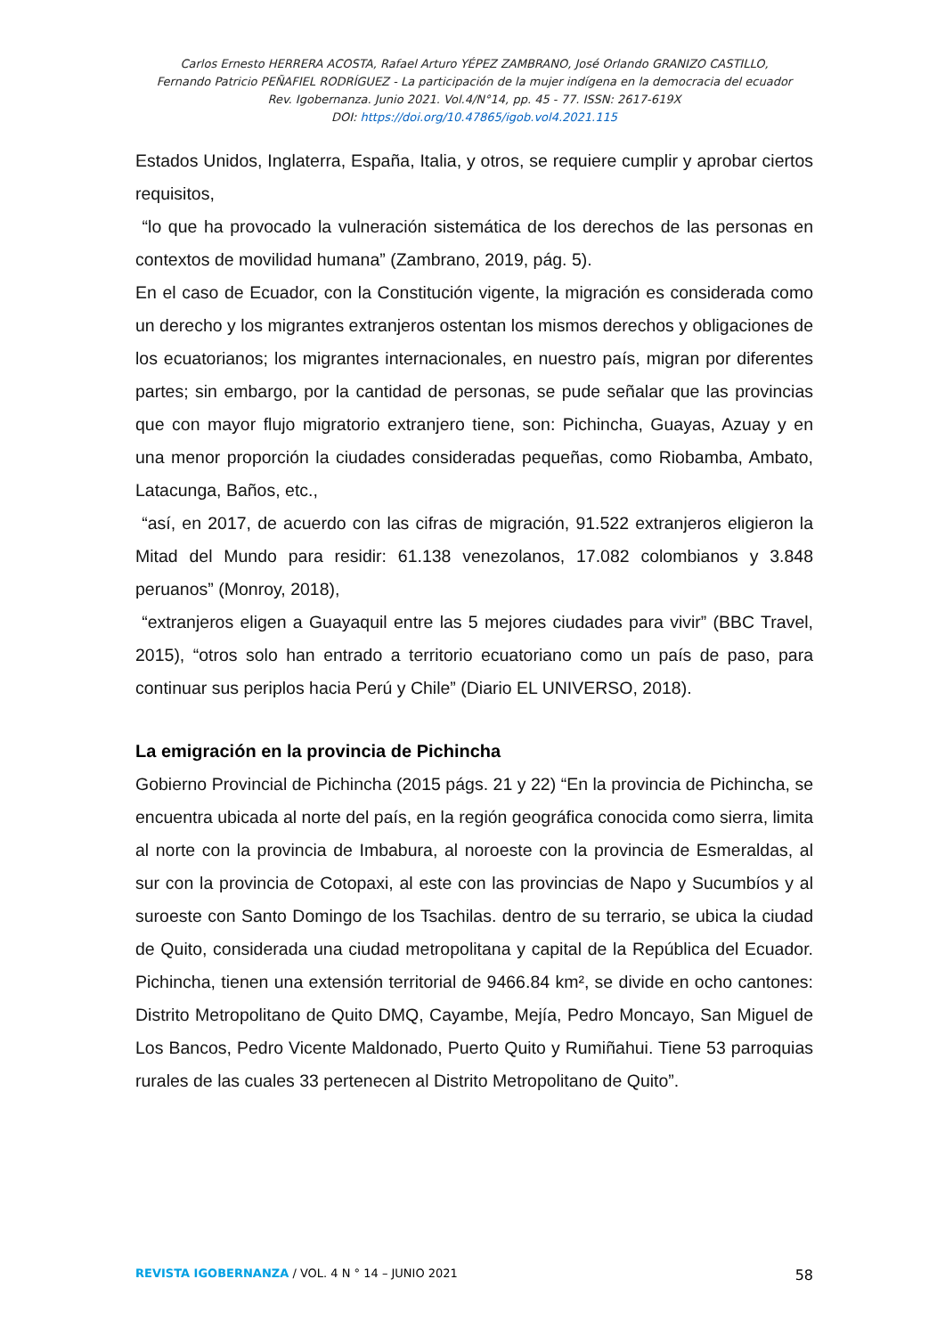Carlos Ernesto HERRERA ACOSTA, Rafael Arturo YÉPEZ ZAMBRANO, José Orlando GRANIZO CASTILLO,
Fernando Patricio PEÑAFIEL RODRÍGUEZ - La participación de la mujer indígena en la democracia del ecuador
Rev. Igobernanza. Junio 2021. Vol.4/N°14, pp. 45 - 77. ISSN: 2617-619X
DOI: https://doi.org/10.47865/igob.vol4.2021.115
Estados Unidos, Inglaterra, España, Italia, y otros, se requiere cumplir y aprobar ciertos requisitos,
“lo que ha provocado la vulneración sistemática de los derechos de las personas en contextos de movilidad humana” (Zambrano, 2019, pág. 5).
En el caso de Ecuador, con la Constitución vigente, la migración es considerada como un derecho y los migrantes extranjeros ostentan los mismos derechos y obligaciones de los ecuatorianos; los migrantes internacionales, en nuestro país, migran por diferentes partes; sin embargo, por la cantidad de personas, se pude señalar que las provincias que con mayor flujo migratorio extranjero tiene, son: Pichincha, Guayas, Azuay y en una menor proporción la ciudades consideradas pequeñas, como Riobamba, Ambato, Latacunga, Baños, etc.,
“así, en 2017, de acuerdo con las cifras de migración, 91.522 extranjeros eligieron la Mitad del Mundo para residir: 61.138 venezolanos, 17.082 colombianos y 3.848 peruanos” (Monroy, 2018),
“extranjeros eligen a Guayaquil entre las 5 mejores ciudades para vivir” (BBC Travel, 2015), “otros solo han entrado a territorio ecuatoriano como un país de paso, para continuar sus periplos hacia Perú y Chile” (Diario EL UNIVERSO, 2018).
La emigración en la provincia de Pichincha
Gobierno Provincial de Pichincha (2015 págs. 21 y 22) “En la provincia de Pichincha, se encuentra ubicada al norte del país, en la región geográfica conocida como sierra, limita al norte con la provincia de Imbabura, al noroeste con la provincia de Esmeraldas, al sur con la provincia de Cotopaxi, al este con las provincias de Napo y Sucumbíos y al suroeste con Santo Domingo de los Tsachilas. dentro de su terrario, se ubica la ciudad de Quito, considerada una ciudad metropolitana y capital de la República del Ecuador. Pichincha, tienen una extensión territorial de 9466.84 km², se divide en ocho cantones: Distrito Metropolitano de Quito DMQ, Cayambe, Mejía, Pedro Moncayo, San Miguel de Los Bancos, Pedro Vicente Maldonado, Puerto Quito y Rumiñahui. Tiene 53 parroquias rurales de las cuales 33 pertenecen al Distrito Metropolitano de Quito”.
REVISTA IGOBERNANZA / VOL. 4 N ° 14 – JUNIO 2021 58